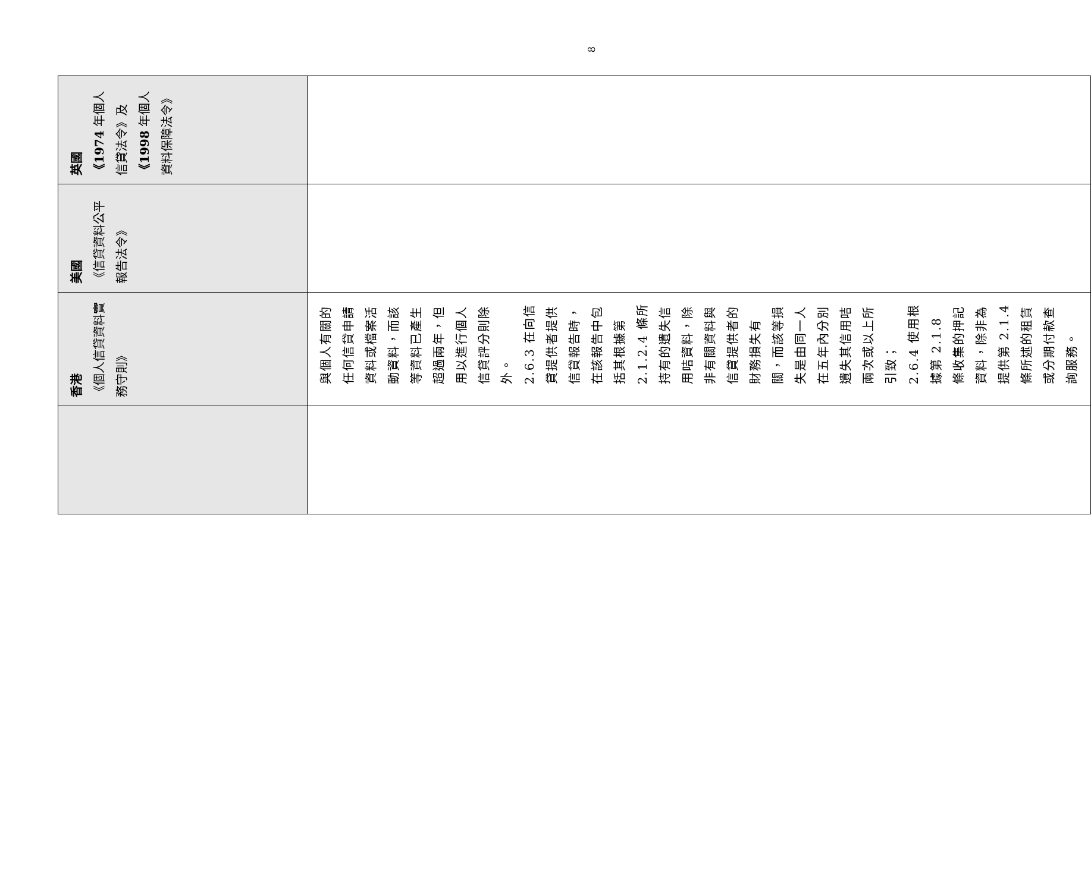| | 香港 《個人信貸資料實務守則》 | 美國 《信貸資料公平報告法令》 | 英國 《1974 年個人信貸法令》及 《1998 年個人資料保障法令》 |
| --- | --- | --- | --- |
| | 與個人有關的任何信貸申請資料或檔案活動資料，而該等資料已產生超過兩年，但用以進行個人信貸評分則除外。 2.6.3 在向信貸提供者提供信貸報告時，在該報告中包括其根據第 2.1.2.4 條所持有的遺失信用咭資料，除非有關資料與信貸提供者的財務損失有關，而該等損失是由同一人在五年內分別遺失其信用咭兩次或以上所引致； 2.6.4 使用根據第 2.1.8 條收集的押記資料，除非為提供第 2.1.4 條所述的租賃或分期付款查詢服務。 | | |
8